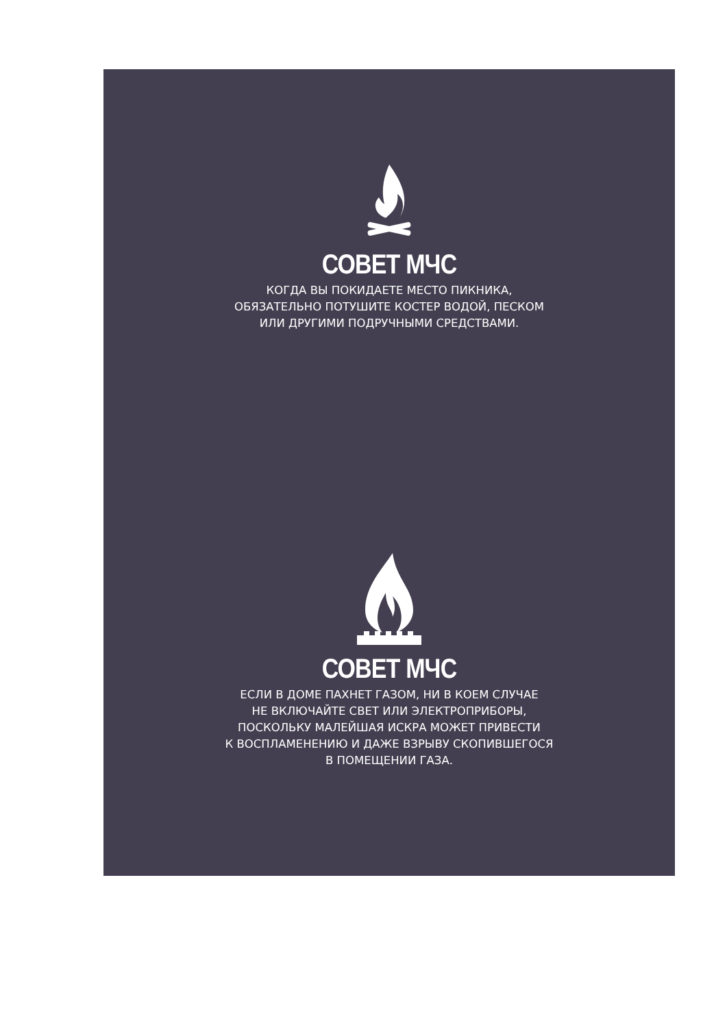СОВЕТ МЧС
КОГДА ВЫ ПОКИДАЕТЕ МЕСТО ПИКНИКА,
ОБЯЗАТЕЛЬНО ПОТУШИТЕ КОСТЕР ВОДОЙ, ПЕСКОМ
ИЛИ ДРУГИМИ ПОДРУЧНЫМИ СРЕДСТВАМИ.
СОВЕТ МЧС
ЕСЛИ В ДОМЕ ПАХНЕТ ГАЗОМ, НИ В КОЕМ СЛУЧАЕ
НЕ ВКЛЮЧАЙТЕ СВЕТ ИЛИ ЭЛЕКТРОПРИБОРЫ,
ПОСКОЛЬКУ МАЛЕЙШАЯ ИСКРА МОЖЕТ ПРИВЕСТИ
К ВОСПЛАМЕНЕНИЮ И ДАЖЕ ВЗРЫВУ СКОПИВШЕГОСЯ
В ПОМЕЩЕНИИ ГАЗА.